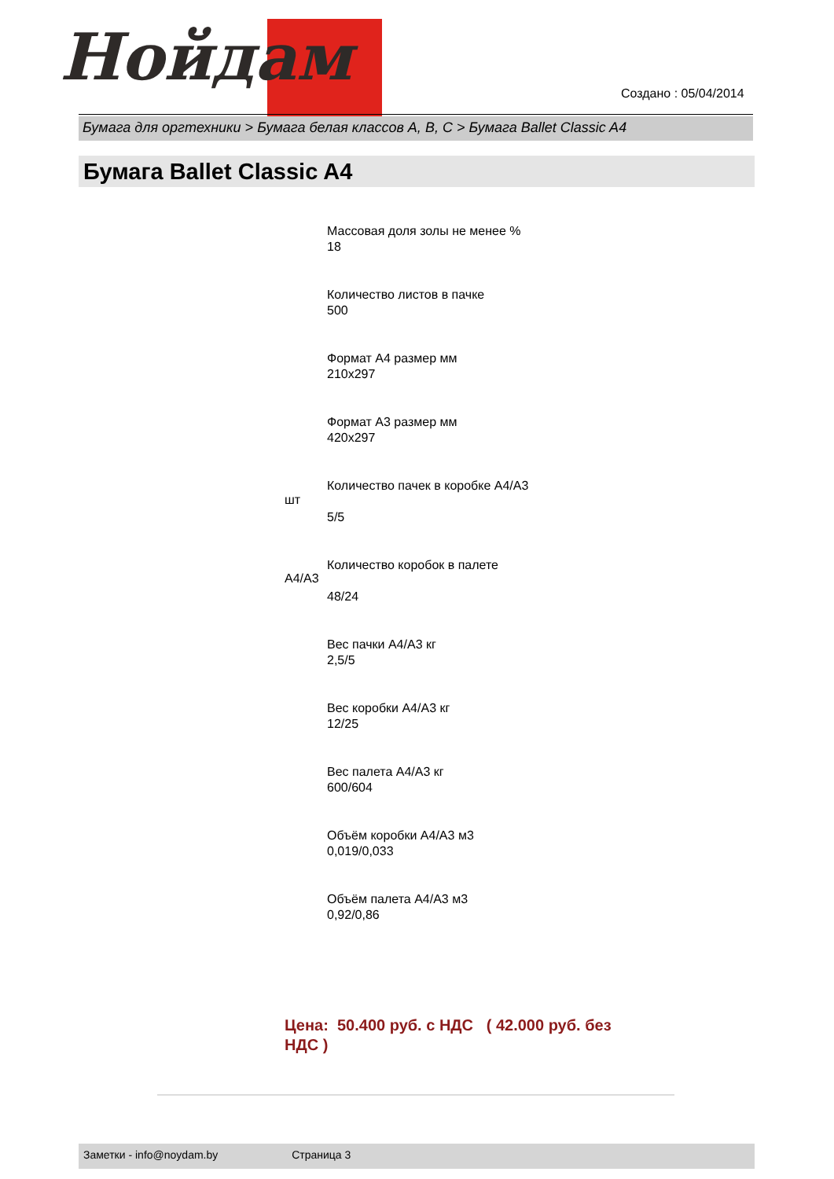Нойдам
Создано : 05/04/2014
Бумага для оргтехники > Бумага белая классов A, B, C > Бумага Ballet Classic A4
Бумага Ballet Classic A4
Массовая доля золы не менее %
18
Количество листов в пачке
500
Формат A4 размер мм
210x297
Формат A3 размер мм
420x297
Количество пачек в коробке A4/A3
5/5
Количество коробок в палете
48/24
Вес пачки A4/A3 кг
2,5/5
Вес коробки A4/A3 кг
12/25
Вес палета A4/A3 кг
600/604
Объём коробки A4/A3 м3
0,019/0,033
Объём палета A4/A3 м3
0,92/0,86
шт
A4/A3
Цена: 50.400 руб. с НДС ( 42.000 руб. без НДС )
Заметки - info@noydam.by Страница 3